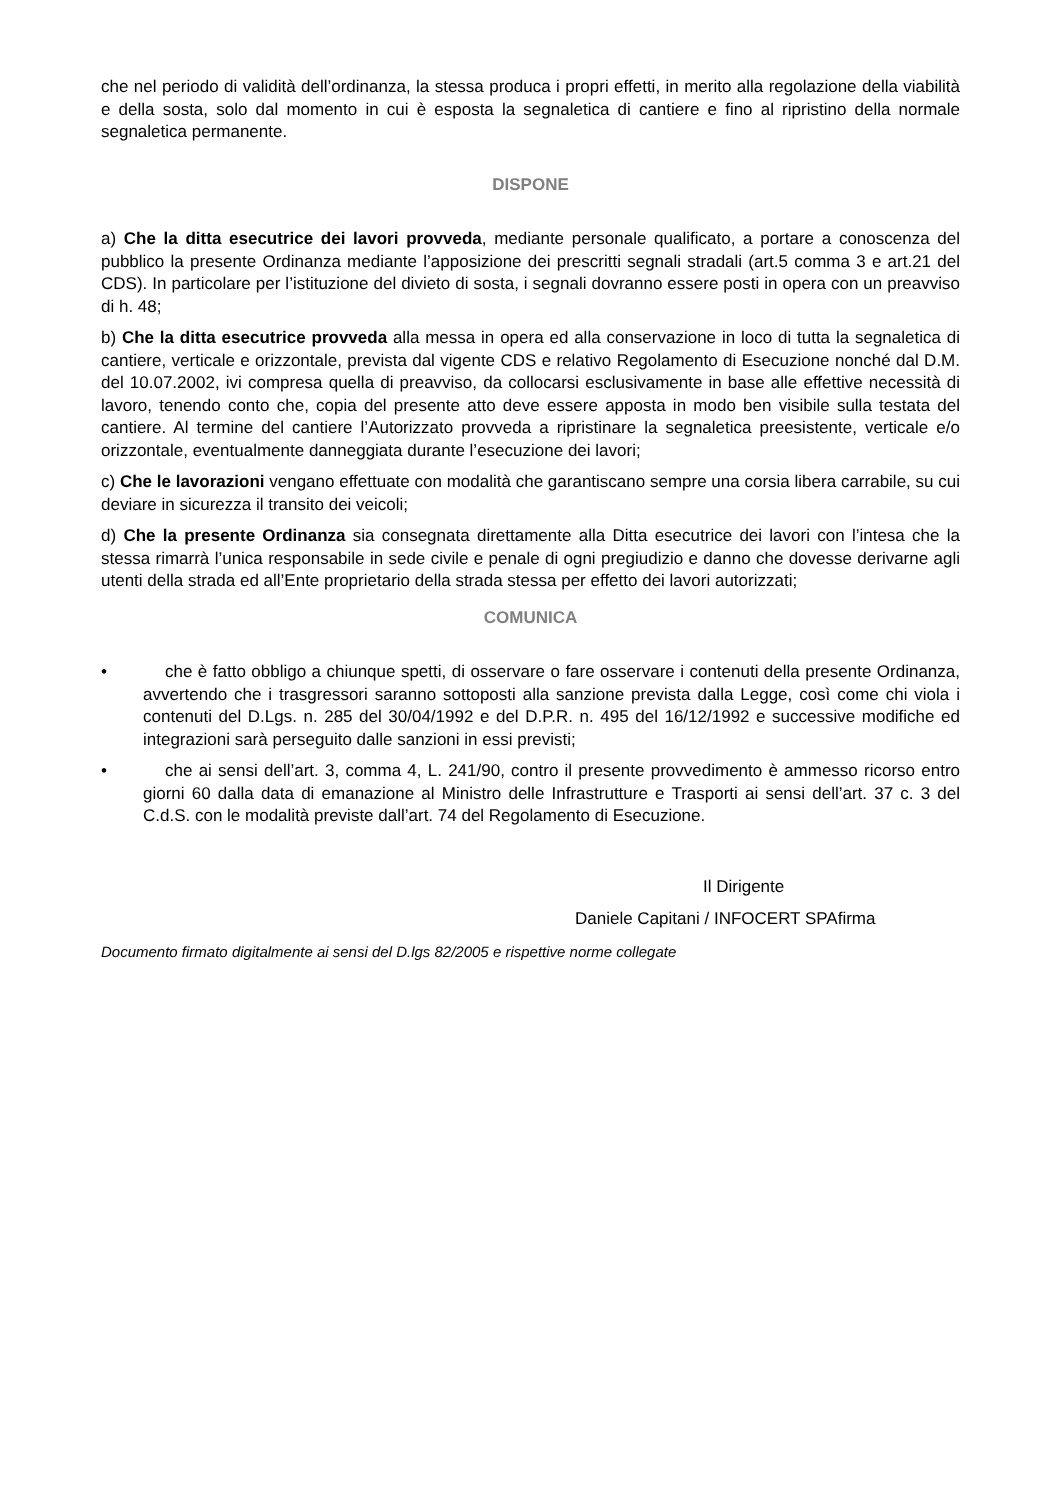che nel periodo di validità dell’ordinanza, la stessa produca i propri effetti, in merito alla regolazione della viabilità e della sosta, solo dal momento in cui è esposta la segnaletica di cantiere e fino al ripristino della normale segnaletica permanente.
DISPONE
a) Che la ditta esecutrice dei lavori provveda, mediante personale qualificato, a portare a conoscenza del pubblico la presente Ordinanza mediante l’apposizione dei prescritti segnali stradali (art.5 comma 3 e art.21 del CDS). In particolare per l’istituzione del divieto di sosta, i segnali dovranno essere posti in opera con un preavviso di h. 48;
b) Che la ditta esecutrice provveda alla messa in opera ed alla conservazione in loco di tutta la segnaletica di cantiere, verticale e orizzontale, prevista dal vigente CDS e relativo Regolamento di Esecuzione nonché dal D.M. del 10.07.2002, ivi compresa quella di preavviso, da collocarsi esclusivamente in base alle effettive necessità di lavoro, tenendo conto che, copia del presente atto deve essere apposta in modo ben visibile sulla testata del cantiere. Al termine del cantiere l’Autorizzato provveda a ripristinare la segnaletica preesistente, verticale e/o orizzontale, eventualmente danneggiata durante l’esecuzione dei lavori;
c) Che le lavorazioni vengano effettuate con modalità che garantiscano sempre una corsia libera carrabile, su cui deviare in sicurezza il transito dei veicoli;
d) Che la presente Ordinanza sia consegnata direttamente alla Ditta esecutrice dei lavori con l’intesa che la stessa rimarrà l’unica responsabile in sede civile e penale di ogni pregiudizio e danno che dovesse derivarne agli utenti della strada ed all’Ente proprietario della strada stessa per effetto dei lavori autorizzati;
COMUNICA
• che è fatto obbligo a chiunque spetti, di osservare o fare osservare i contenuti della presente Ordinanza, avvertendo che i trasgressori saranno sottoposti alla sanzione prevista dalla Legge, così come chi viola i contenuti del D.Lgs. n. 285 del 30/04/1992 e del D.P.R. n. 495 del 16/12/1992 e successive modifiche ed integrazioni sarà perseguito dalle sanzioni in essi previsti;
• che ai sensi dell’art. 3, comma 4, L. 241/90, contro il presente provvedimento è ammesso ricorso entro giorni 60 dalla data di emanazione al Ministro delle Infrastrutture e Trasporti ai sensi dell’art. 37 c. 3 del C.d.S. con le modalità previste dall’art. 74 del Regolamento di Esecuzione.
Il Dirigente
Daniele Capitani / INFOCERT SPAfirma
Documento firmato digitalmente ai sensi del D.lgs 82/2005 e rispettive norme collegate